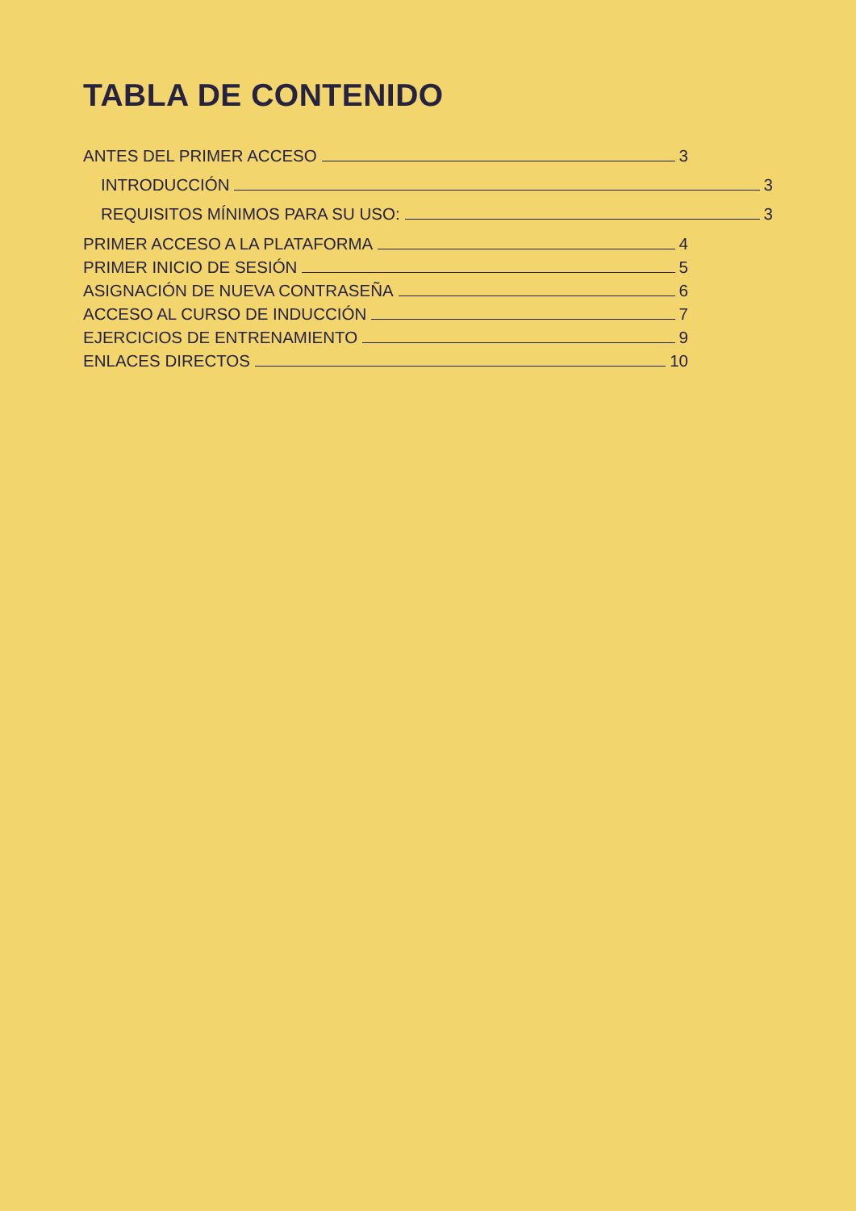TABLA DE CONTENIDO
ANTES DEL PRIMER ACCESO 3
INTRODUCCIÓN 3
REQUISITOS MÍNIMOS PARA SU USO: 3
PRIMER ACCESO A LA PLATAFORMA 4
PRIMER INICIO DE SESIÓN 5
ASIGNACIÓN DE NUEVA CONTRASEÑA 6
ACCESO AL CURSO DE INDUCCIÓN 7
EJERCICIOS DE ENTRENAMIENTO 9
ENLACES DIRECTOS 10